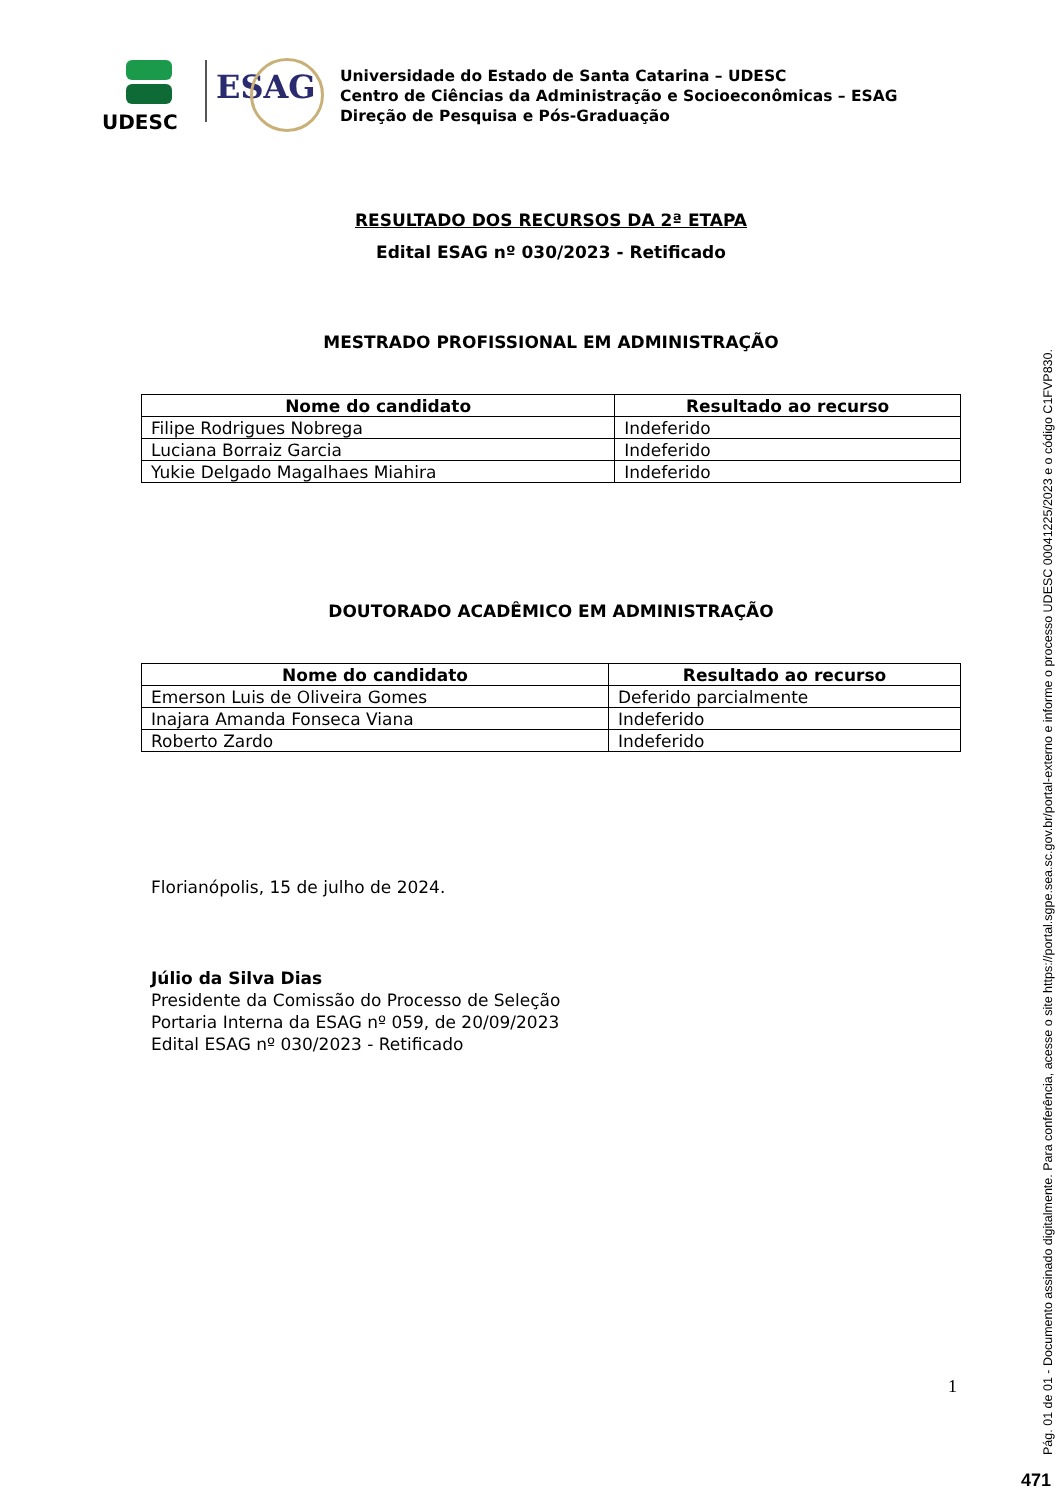UDESC
ESAG
Universidade do Estado de Santa Catarina – UDESC
Centro de Ciências da Administração e Socioeconômicas – ESAG
Direção de Pesquisa e Pós-Graduação
RESULTADO DOS RECURSOS DA 2ª ETAPA
Edital ESAG nº 030/2023 - Retificado
MESTRADO PROFISSIONAL EM ADMINISTRAÇÃO
| Nome do candidato | Resultado ao recurso |
| --- | --- |
| Filipe Rodrigues Nobrega | Indeferido |
| Luciana Borraiz Garcia | Indeferido |
| Yukie Delgado Magalhaes Miahira | Indeferido |
DOUTORADO ACADÊMICO EM ADMINISTRAÇÃO
| Nome do candidato | Resultado ao recurso |
| --- | --- |
| Emerson Luis de Oliveira Gomes | Deferido parcialmente |
| Inajara Amanda Fonseca Viana | Indeferido |
| Roberto Zardo | Indeferido |
Florianópolis, 15 de julho de 2024.
Júlio da Silva Dias
Presidente da Comissão do Processo de Seleção
Portaria Interna da ESAG nº 059, de 20/09/2023
Edital ESAG nº 030/2023 - Retificado
1
Pág. 01 de 01 - Documento assinado digitalmente. Para conferência, acesse o site https://portal.sgpe.sea.sc.gov.br/portal-externo e informe o processo UDESC 00041225/2023 e o código C1FVP830.
471